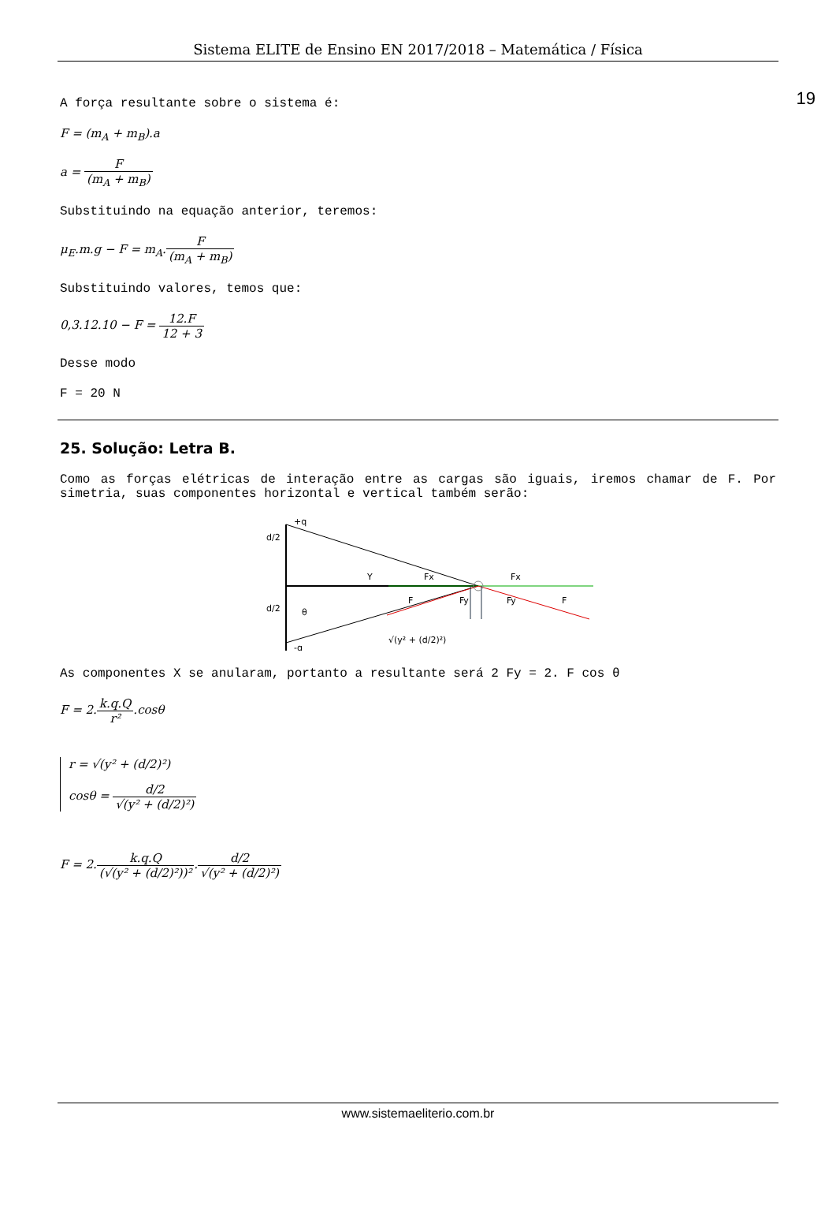Sistema ELITE de Ensino EN 2017/2018 – Matemática / Física
19
A força resultante sobre o sistema é:
F = (m<sub>A</sub> + m<sub>B</sub>).a
a = F (m<sub>A</sub> + m<sub>B</sub>)
Substituindo na equação anterior, teremos:
μ<sub>E</sub>.m.g − F = m<sub>A</sub>.F (m<sub>A</sub> + m<sub>B</sub>)
Substituindo valores, temos que:
0,3.12.10 − F = 12.F 12 + 3
Desse modo
F = 20 N
25. Solução: Letra B.
Como as forças elétricas de interação entre as cargas são iguais, iremos chamar de F. Por simetria, suas componentes horizontal e vertical também serão:
+q
-q
d/2
d/2
Y
Fx
Fx
F
Fy
Fy
F
θ
√(y² + (d/2)²)
As componentes X se anularam, portanto a resultante será 2 Fy = 2. F cos θ
F = 2.k.q.Q r².cosθ
r = √(y² + (d/2)²)
cosθ = d/2 √(y² + (d/2)²)
F = 2.k.q.Q (√(y² + (d/2)²))².d/2 √(y² + (d/2)²)
www.sistemaeliterio.com.br